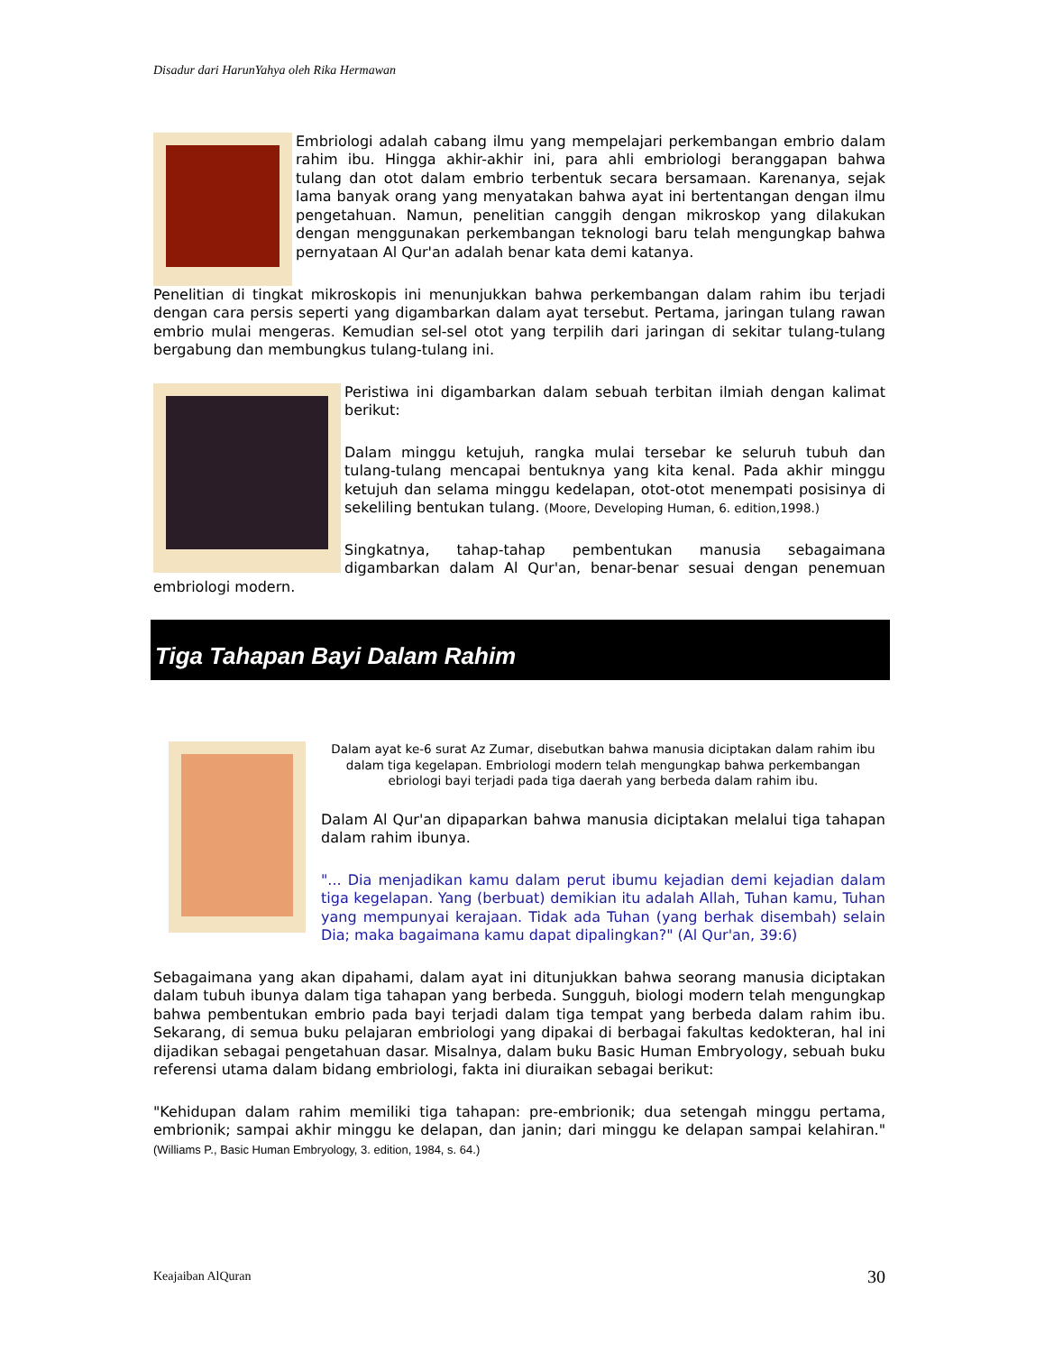Disadur dari HarunYahya oleh Rika Hermawan
Embriologi adalah cabang ilmu yang mempelajari perkembangan embrio dalam rahim ibu. Hingga akhir-akhir ini, para ahli embriologi beranggapan bahwa tulang dan otot dalam embrio terbentuk secara bersamaan. Karenanya, sejak lama banyak orang yang menyatakan bahwa ayat ini bertentangan dengan ilmu pengetahuan. Namun, penelitian canggih dengan mikroskop yang dilakukan dengan menggunakan perkembangan teknologi baru telah mengungkap bahwa pernyataan Al Qur'an adalah benar kata demi katanya.
Penelitian di tingkat mikroskopis ini menunjukkan bahwa perkembangan dalam rahim ibu terjadi dengan cara persis seperti yang digambarkan dalam ayat tersebut. Pertama, jaringan tulang rawan embrio mulai mengeras. Kemudian sel-sel otot yang terpilih dari jaringan di sekitar tulang-tulang bergabung dan membungkus tulang-tulang ini.
Peristiwa ini digambarkan dalam sebuah terbitan ilmiah dengan kalimat berikut:
Dalam minggu ketujuh, rangka mulai tersebar ke seluruh tubuh dan tulang-tulang mencapai bentuknya yang kita kenal. Pada akhir minggu ketujuh dan selama minggu kedelapan, otot-otot menempati posisinya di sekeliling bentukan tulang. (Moore, Developing Human, 6. edition,1998.)
Singkatnya, tahap-tahap pembentukan manusia sebagaimana digambarkan dalam Al Qur'an, benar-benar sesuai dengan penemuan embriologi modern.
Tiga Tahapan Bayi Dalam Rahim
Dalam ayat ke-6 surat Az Zumar, disebutkan bahwa manusia diciptakan dalam rahim ibu dalam tiga kegelapan. Embriologi modern telah mengungkap bahwa perkembangan ebriologi bayi terjadi pada tiga daerah yang berbeda dalam rahim ibu.
Dalam Al Qur'an dipaparkan bahwa manusia diciptakan melalui tiga tahapan dalam rahim ibunya.
"... Dia menjadikan kamu dalam perut ibumu kejadian demi kejadian dalam tiga kegelapan. Yang (berbuat) demikian itu adalah Allah, Tuhan kamu, Tuhan yang mempunyai kerajaan. Tidak ada Tuhan (yang berhak disembah) selain Dia; maka bagaimana kamu dapat dipalingkan?" (Al Qur'an, 39:6)
Sebagaimana yang akan dipahami, dalam ayat ini ditunjukkan bahwa seorang manusia diciptakan dalam tubuh ibunya dalam tiga tahapan yang berbeda. Sungguh, biologi modern telah mengungkap bahwa pembentukan embrio pada bayi terjadi dalam tiga tempat yang berbeda dalam rahim ibu. Sekarang, di semua buku pelajaran embriologi yang dipakai di berbagai fakultas kedokteran, hal ini dijadikan sebagai pengetahuan dasar. Misalnya, dalam buku Basic Human Embryology, sebuah buku referensi utama dalam bidang embriologi, fakta ini diuraikan sebagai berikut:
"Kehidupan dalam rahim memiliki tiga tahapan: pre-embrionik; dua setengah minggu pertama, embrionik; sampai akhir minggu ke delapan, dan janin; dari minggu ke delapan sampai kelahiran." (Williams P., Basic Human Embryology, 3. edition, 1984, s. 64.)
Keajaiban AlQuran 30